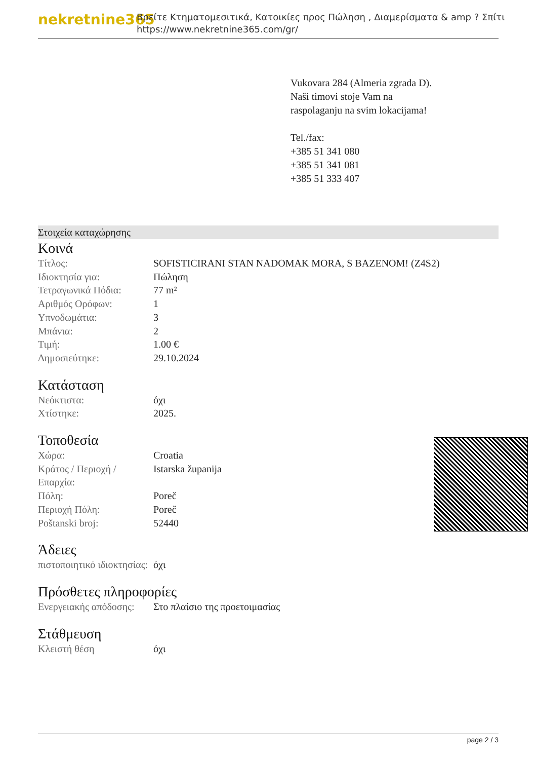nekretnine365
Βρείτε Κτηματομεσιτικά, Κατοικίες προς Πώληση , Διαμερίσματα & amp ? Σπίτι
https://www.nekretnine365.com/gr/
Vukovara 284 (Almeria zgrada D).
Naši timovi stoje Vam na raspolaganju na svim lokacijama!
Tel./fax:
+385 51 341 080
+385 51 341 081
+385 51 333 407
Στοιχεία καταχώρησης
Κοινά
| Τίτλος: | SOFISTICIRANI STAN NADOMAK MORA, S BAZENOM! (Z4S2) |
| Ιδιοκτησία για: | Πώληση |
| Τετραγωνικά Πόδια: | 77 m² |
| Αριθμός Ορόφων: | 1 |
| Υπνοδωμάτια: | 3 |
| Μπάνια: | 2 |
| Τιμή: | 1.00 € |
| Δημοσιεύτηκε: | 29.10.2024 |
Κατάσταση
| Νεόκτιστα: | όχι |
| Χτίστηκε: | 2025. |
Τοποθεσία
| Χώρα: | Croatia |
| Κράτος / Περιοχή / Επαρχία: | Istarska županija |
| Πόλη: | Poreč |
| Περιοχή Πόλη: | Poreč |
| Poštanski broj: | 52440 |
Άδειες
| πιστοποιητικό ιδιοκτησίας: | όχι |
Πρόσθετες πληροφορίες
| Ενεργειακής απόδοσης: | Στο πλαίσιο της προετοιμασίας |
Στάθμευση
| Κλειστή θέση | όχι |
page 2 / 3